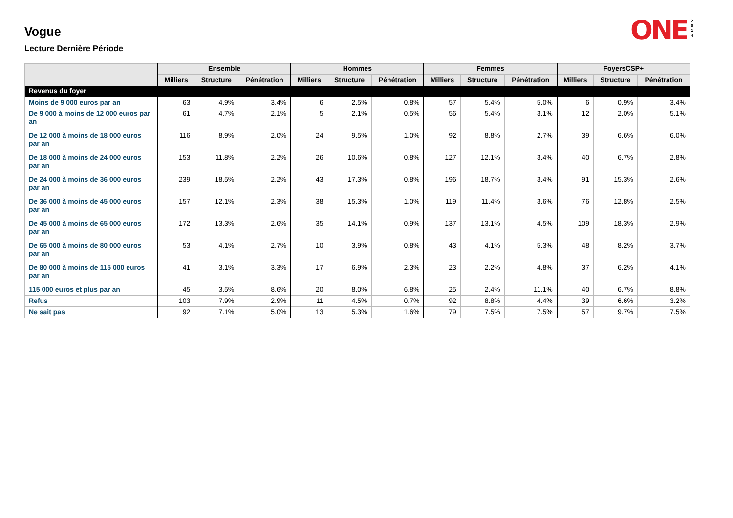Vogue
Lecture Dernière Période
ONE 2 0 1 4
| | Ensemble | | | Hommes | | | Femmes | | | FoyersCSP+ | | |
| --- | --- | --- | --- | --- | --- | --- | --- | --- | --- | --- | --- | --- |
| | Milliers | Structure | Pénétration | Milliers | Structure | Pénétration | Milliers | Structure | Pénétration | Milliers | Structure | Pénétration |
| Revenus du foyer | | | | | | | | | | | | |
| Moins de 9 000 euros par an | 63 | 4.9% | 3.4% | 6 | 2.5% | 0.8% | 57 | 5.4% | 5.0% | 6 | 0.9% | 3.4% |
| De 9 000 à moins de 12 000 euros par an | 61 | 4.7% | 2.1% | 5 | 2.1% | 0.5% | 56 | 5.4% | 3.1% | 12 | 2.0% | 5.1% |
| De 12 000 à moins de 18 000 euros par an | 116 | 8.9% | 2.0% | 24 | 9.5% | 1.0% | 92 | 8.8% | 2.7% | 39 | 6.6% | 6.0% |
| De 18 000 à moins de 24 000 euros par an | 153 | 11.8% | 2.2% | 26 | 10.6% | 0.8% | 127 | 12.1% | 3.4% | 40 | 6.7% | 2.8% |
| De 24 000 à moins de 36 000 euros par an | 239 | 18.5% | 2.2% | 43 | 17.3% | 0.8% | 196 | 18.7% | 3.4% | 91 | 15.3% | 2.6% |
| De 36 000 à moins de 45 000 euros par an | 157 | 12.1% | 2.3% | 38 | 15.3% | 1.0% | 119 | 11.4% | 3.6% | 76 | 12.8% | 2.5% |
| De 45 000 à moins de 65 000 euros par an | 172 | 13.3% | 2.6% | 35 | 14.1% | 0.9% | 137 | 13.1% | 4.5% | 109 | 18.3% | 2.9% |
| De 65 000 à moins de 80 000 euros par an | 53 | 4.1% | 2.7% | 10 | 3.9% | 0.8% | 43 | 4.1% | 5.3% | 48 | 8.2% | 3.7% |
| De 80 000 à moins de 115 000 euros par an | 41 | 3.1% | 3.3% | 17 | 6.9% | 2.3% | 23 | 2.2% | 4.8% | 37 | 6.2% | 4.1% |
| 115 000 euros et plus par an | 45 | 3.5% | 8.6% | 20 | 8.0% | 6.8% | 25 | 2.4% | 11.1% | 40 | 6.7% | 8.8% |
| Refus | 103 | 7.9% | 2.9% | 11 | 4.5% | 0.7% | 92 | 8.8% | 4.4% | 39 | 6.6% | 3.2% |
| Ne sait pas | 92 | 7.1% | 5.0% | 13 | 5.3% | 1.6% | 79 | 7.5% | 7.5% | 57 | 9.7% | 7.5% |